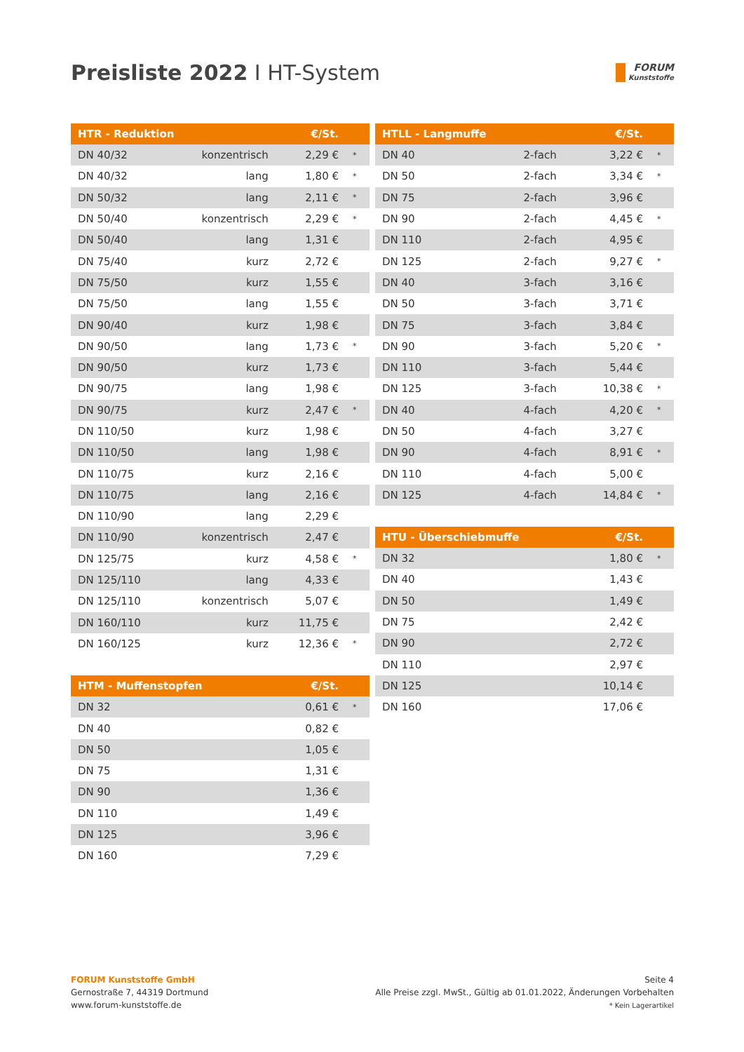Preisliste 2022 I HT-System
FORUM
Kunststoffe
| HTR - Reduktion | | €/St. | |
| --- | --- | --- | --- |
| DN 40/32 | konzentrisch | 2,29 € | * |
| DN 40/32 | lang | 1,80 € | * |
| DN 50/32 | lang | 2,11 € | * |
| DN 50/40 | konzentrisch | 2,29 € | * |
| DN 50/40 | lang | 1,31 € | |
| DN 75/40 | kurz | 2,72 € | |
| DN 75/50 | kurz | 1,55 € | |
| DN 75/50 | lang | 1,55 € | |
| DN 90/40 | kurz | 1,98 € | |
| DN 90/50 | lang | 1,73 € | * |
| DN 90/50 | kurz | 1,73 € | |
| DN 90/75 | lang | 1,98 € | |
| DN 90/75 | kurz | 2,47 € | * |
| DN 110/50 | kurz | 1,98 € | |
| DN 110/50 | lang | 1,98 € | |
| DN 110/75 | kurz | 2,16 € | |
| DN 110/75 | lang | 2,16 € | |
| DN 110/90 | lang | 2,29 € | |
| DN 110/90 | konzentrisch | 2,47 € | |
| DN 125/75 | kurz | 4,58 € | * |
| DN 125/110 | lang | 4,33 € | |
| DN 125/110 | konzentrisch | 5,07 € | |
| DN 160/110 | kurz | 11,75 € | |
| DN 160/125 | kurz | 12,36 € | * |
| HTM - Muffenstopfen | €/St. | |
| --- | --- | --- |
| DN 32 | 0,61 € | * |
| DN 40 | 0,82 € | |
| DN 50 | 1,05 € | |
| DN 75 | 1,31 € | |
| DN 90 | 1,36 € | |
| DN 110 | 1,49 € | |
| DN 125 | 3,96 € | |
| DN 160 | 7,29 € | |
| HTLL - Langmuffe | | €/St. | |
| --- | --- | --- | --- |
| DN 40 | 2-fach | 3,22 € | * |
| DN 50 | 2-fach | 3,34 € | * |
| DN 75 | 2-fach | 3,96 € | |
| DN 90 | 2-fach | 4,45 € | * |
| DN 110 | 2-fach | 4,95 € | |
| DN 125 | 2-fach | 9,27 € | * |
| DN 40 | 3-fach | 3,16 € | |
| DN 50 | 3-fach | 3,71 € | |
| DN 75 | 3-fach | 3,84 € | |
| DN 90 | 3-fach | 5,20 € | * |
| DN 110 | 3-fach | 5,44 € | |
| DN 125 | 3-fach | 10,38 € | * |
| DN 40 | 4-fach | 4,20 € | * |
| DN 50 | 4-fach | 3,27 € | |
| DN 90 | 4-fach | 8,91 € | * |
| DN 110 | 4-fach | 5,00 € | |
| DN 125 | 4-fach | 14,84 € | * |
| HTU - Überschiebmuffe | €/St. | |
| --- | --- | --- |
| DN 32 | 1,80 € | * |
| DN 40 | 1,43 € | |
| DN 50 | 1,49 € | |
| DN 75 | 2,42 € | |
| DN 90 | 2,72 € | |
| DN 110 | 2,97 € | |
| DN 125 | 10,14 € | |
| DN 160 | 17,06 € | |
FORUM Kunststoffe GmbH
Gernostraße 7, 44319 Dortmund
www.forum-kunststoffe.de
Seite 4
Alle Preise zzgl. MwSt., Gültig ab 01.01.2022, Änderungen Vorbehalten
* Kein Lagerartikel